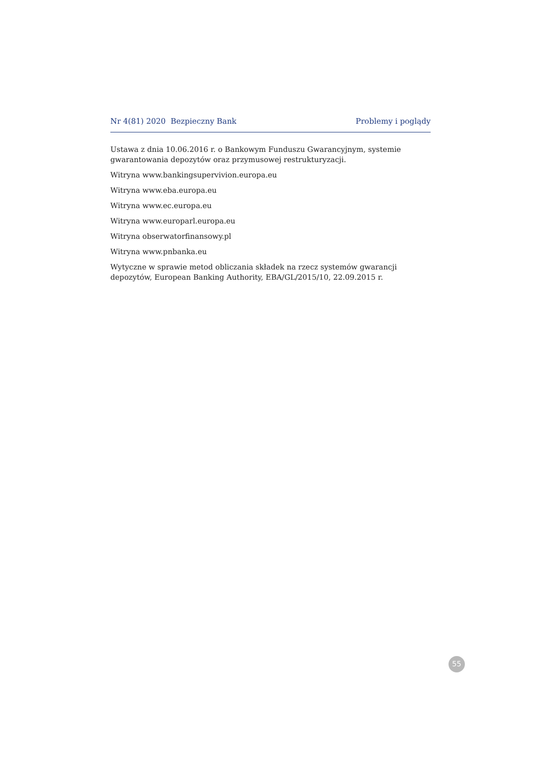Nr 4(81) 2020 Bezpieczny Bank Problemy i poglądy
Ustawa z dnia 10.06.2016 r. o Bankowym Funduszu Gwarancyjnym, systemie gwarantowania depozytów oraz przymusowej restrukturyzacji.
Witryna www.bankingsupervivion.europa.eu
Witryna www.eba.europa.eu
Witryna www.ec.europa.eu
Witryna www.europarl.europa.eu
Witryna obserwatorfinansowy.pl
Witryna www.pnbanka.eu
Wytyczne w sprawie metod obliczania składek na rzecz systemów gwarancji depozytów, European Banking Authority, EBA/GL/2015/10, 22.09.2015 r.
55